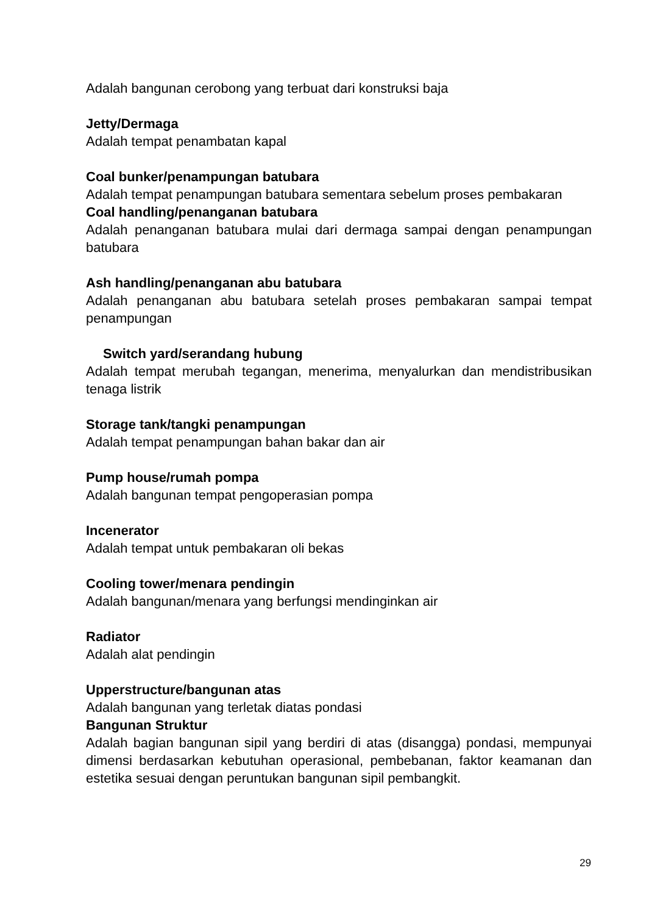Adalah bangunan cerobong yang terbuat dari konstruksi baja
Jetty/Dermaga
Adalah tempat penambatan kapal
Coal bunker/penampungan batubara
Adalah tempat penampungan batubara sementara sebelum proses pembakaran
Coal handling/penanganan batubara
Adalah penanganan batubara mulai dari dermaga sampai dengan penampungan batubara
Ash handling/penanganan abu batubara
Adalah penanganan abu batubara setelah proses pembakaran sampai tempat penampungan
Switch yard/serandang hubung
Adalah tempat merubah tegangan, menerima, menyalurkan dan mendistribusikan tenaga listrik
Storage tank/tangki penampungan
Adalah tempat penampungan bahan bakar dan air
Pump house/rumah pompa
Adalah bangunan tempat pengoperasian pompa
Incenerator
Adalah tempat untuk pembakaran oli bekas
Cooling tower/menara pendingin
Adalah bangunan/menara yang berfungsi mendinginkan air
Radiator
Adalah alat pendingin
Upperstructure/bangunan atas
Adalah bangunan yang terletak diatas pondasi
Bangunan Struktur
Adalah bagian bangunan sipil yang berdiri di atas (disangga) pondasi, mempunyai dimensi berdasarkan kebutuhan operasional, pembebanan, faktor keamanan dan estetika sesuai dengan peruntukan bangunan sipil pembangkit.
29